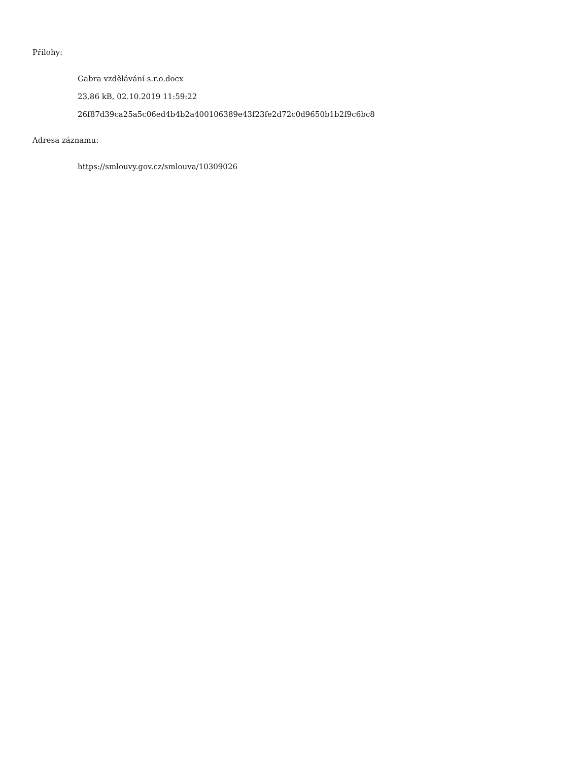Přílohy:
Gabra vzdělávání s.r.o.docx
23.86 kB, 02.10.2019 11:59:22
26f87d39ca25a5c06ed4b4b2a400106389e43f23fe2d72c0d9650b1b2f9c6bc8
Adresa záznamu:
https://smlouvy.gov.cz/smlouva/10309026